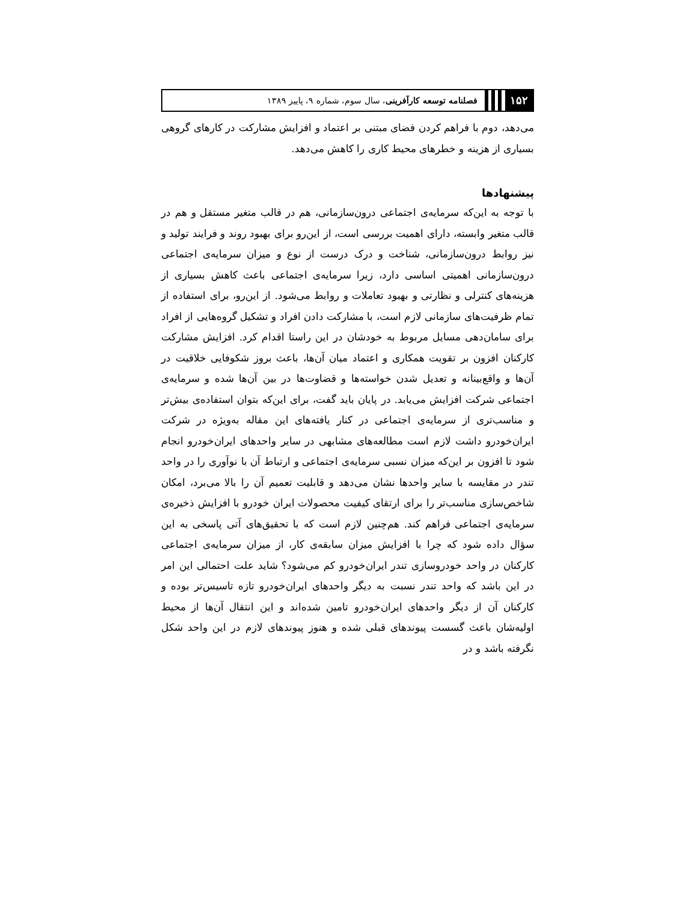۱۵۲ فصلنامه توسعه کارآفرینی، سال سوم، شماره ۹، پاییز ۱۳۸۹
می‌دهد، دوم با فراهم کردن فضای مبتنی بر اعتماد و افزایش مشارکت در کارهای گروهی بسیاری از هزینه و خطرهای محیط کاری را کاهش می‌دهد.
پیشنهادها
با توجه به این‌که سرمایه‌ی اجتماعی درون‌سازمانی، هم در قالب متغیر مستقل و هم در قالب متغیر وابسته، دارای اهمیت بررسی است، از این‌رو برای بهبود روند و فرایند تولید و نیز روابط درون‌سازمانی، شناخت و درک درست از نوع و میزان سرمایه‌ی اجتماعی درون‌سازمانی اهمیتی اساسی دارد، زیرا سرمایه‌ی اجتماعی باعث کاهش بسیاری از هزینه‌های کنترلی و نظارتی و بهبود تعاملات و روابط می‌شود. از این‌رو، برای استفاده از تمام ظرفیت‌های سازمانی لازم است، با مشارکت دادن افراد و تشکیل گروه‌هایی از افراد برای سامان‌دهی مسایل مربوط به خودشان در این راستا اقدام کرد. افزایش مشارکت کارکنان افزون بر تقویت همکاری و اعتماد میان آن‌ها، باعث بروز شکوفایی خلاقیت در آن‌ها و واقع‌بینانه و تعدیل شدن خواسته‌ها و قضاوت‌ها در بین آن‌ها شده و سرمایه‌ی اجتماعی شرکت افزایش می‌یابد. در پایان باید گفت، برای این‌که بتوان استفاده‌ی بیش‌تر و مناسب‌تری از سرمایه‌ی اجتماعی در کنار یافته‌های این مقاله به‌ویژه در شرکت ایران‌خودرو داشت لازم است مطالعه‌های مشابهی در سایر واحدهای ایران‌خودرو انجام شود تا افزون بر این‌که میزان نسبی سرمایه‌ی اجتماعی و ارتباط آن با نوآوری را در واحد تندر در مقایسه با سایر واحدها نشان می‌دهد و قابلیت تعمیم آن را بالا می‌برد، امکان شاخص‌سازی مناسب‌تر را برای ارتقای کیفیت محصولات ایران خودرو با افزایش ذخیره‌ی سرمایه‌ی اجتماعی فراهم کند. هم‌چنین لازم است که با تحقیق‌های آتی پاسخی به این سؤال داده شود که چرا با افزایش میزان سابقه‌ی کار، از میزان سرمایه‌ی اجتماعی کارکنان در واحد خودروسازی تندر ایران‌خودرو کم می‌شود؟ شاید علت احتمالی این امر در این باشد که واحد تندر نسبت به دیگر واحدهای ایران‌خودرو تازه تاسیس‌تر بوده و کارکنان آن از دیگر واحدهای ایران‌خودرو تامین شده‌اند و این انتقال آن‌ها از محیط اولیه‌شان باعث گسست پیوندهای قبلی شده و هنوز پیوندهای لازم در این واحد شکل نگرفته باشد و در